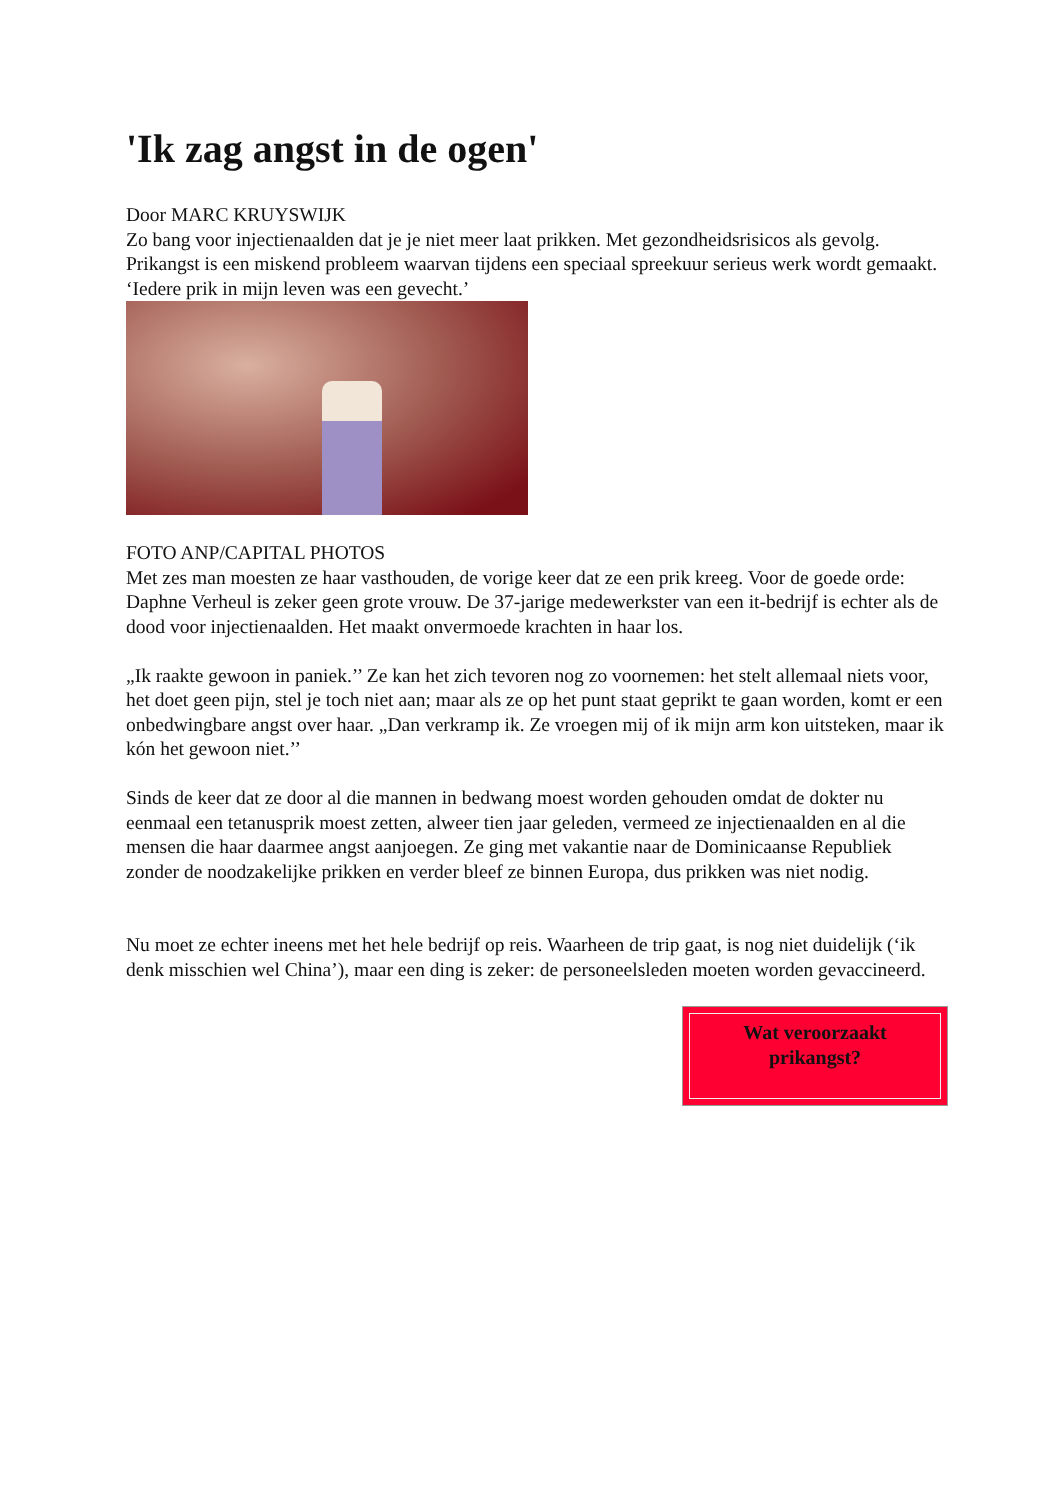'Ik zag angst in de ogen'
Door MARC KRUYSWIJK
Zo bang voor injectienaalden dat je je niet meer laat prikken. Met gezondheidsrisicos als gevolg. Prikangst is een miskend probleem waarvan tijdens een speciaal spreekuur serieus werk wordt gemaakt. ‘Iedere prik in mijn leven was een gevecht.’
FOTO ANP/CAPITAL PHOTOS
Met zes man moesten ze haar vasthouden, de vorige keer dat ze een prik kreeg. Voor de goede orde: Daphne Verheul is zeker geen grote vrouw. De 37-jarige medewerkster van een it-bedrijf is echter als de dood voor injectienaalden. Het maakt onvermoede krachten in haar los.
„Ik raakte gewoon in paniek.’’ Ze kan het zich tevoren nog zo voornemen: het stelt allemaal niets voor, het doet geen pijn, stel je toch niet aan; maar als ze op het punt staat geprikt te gaan worden, komt er een onbedwingbare angst over haar. „Dan verkramp ik. Ze vroegen mij of ik mijn arm kon uitsteken, maar ik kón het gewoon niet.’’
Sinds de keer dat ze door al die mannen in bedwang moest worden gehouden omdat de dokter nu eenmaal een tetanusprik moest zetten, alweer tien jaar geleden, vermeed ze injectienaalden en al die mensen die haar daarmee angst aanjoegen. Ze ging met vakantie naar de Dominicaanse Republiek zonder de noodzakelijke prikken en verder bleef ze binnen Europa, dus prikken was niet nodig.
Nu moet ze echter ineens met het hele bedrijf op reis. Waarheen de trip gaat, is nog niet duidelijk (‘ik denk misschien wel China’), maar een ding is zeker: de personeelsleden moeten worden gevaccineerd.
Wat veroorzaakt
prikangst?